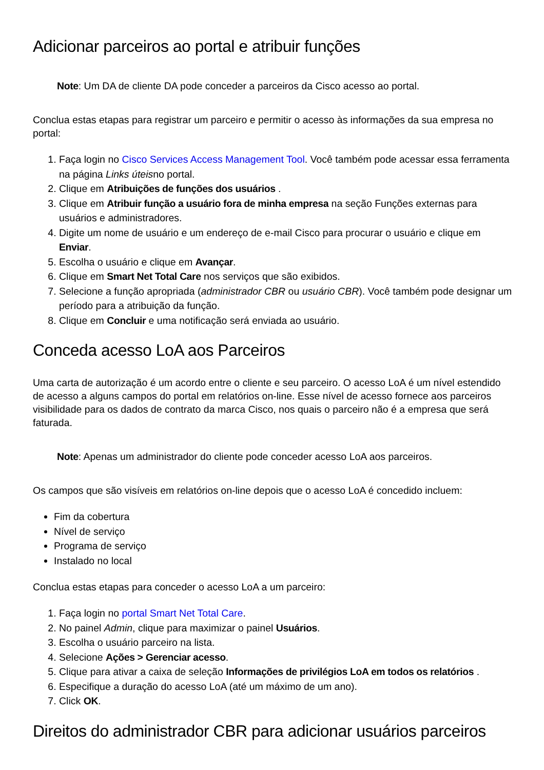Adicionar parceiros ao portal e atribuir funções
Note: Um DA de cliente DA pode conceder a parceiros da Cisco acesso ao portal.
Conclua estas etapas para registrar um parceiro e permitir o acesso às informações da sua empresa no portal:
1. Faça login no Cisco Services Access Management Tool. Você também pode acessar essa ferramenta na página Links úteisno portal.
2. Clique em Atribuições de funções dos usuários .
3. Clique em Atribuir função a usuário fora de minha empresa na seção Funções externas para usuários e administradores.
4. Digite um nome de usuário e um endereço de e-mail Cisco para procurar o usuário e clique em Enviar.
5. Escolha o usuário e clique em Avançar.
6. Clique em Smart Net Total Care nos serviços que são exibidos.
7. Selecione a função apropriada (administrador CBR ou usuário CBR). Você também pode designar um período para a atribuição da função.
8. Clique em Concluir e uma notificação será enviada ao usuário.
Conceda acesso LoA aos Parceiros
Uma carta de autorização é um acordo entre o cliente e seu parceiro. O acesso LoA é um nível estendido de acesso a alguns campos do portal em relatórios on-line. Esse nível de acesso fornece aos parceiros visibilidade para os dados de contrato da marca Cisco, nos quais o parceiro não é a empresa que será faturada.
Note: Apenas um administrador do cliente pode conceder acesso LoA aos parceiros.
Os campos que são visíveis em relatórios on-line depois que o acesso LoA é concedido incluem:
Fim da cobertura
Nível de serviço
Programa de serviço
Instalado no local
Conclua estas etapas para conceder o acesso LoA a um parceiro:
1. Faça login no portal Smart Net Total Care.
2. No painel Admin, clique para maximizar o painel Usuários.
3. Escolha o usuário parceiro na lista.
4. Selecione Ações > Gerenciar acesso.
5. Clique para ativar a caixa de seleção Informações de privilégios LoA em todos os relatórios .
6. Especifique a duração do acesso LoA (até um máximo de um ano).
7. Click OK.
Direitos do administrador CBR para adicionar usuários parceiros